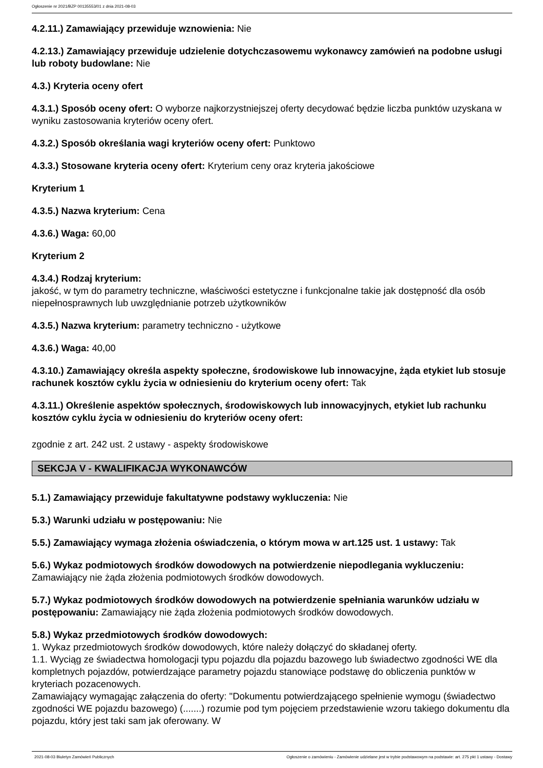Ogłoszenie nr 2021/BZP 00135553/01 z dnia 2021-08-03
4.2.11.) Zamawiający przewiduje wznowienia: Nie
4.2.13.) Zamawiający przewiduje udzielenie dotychczasowemu wykonawcy zamówień na podobne usługi lub roboty budowlane: Nie
4.3.) Kryteria oceny ofert
4.3.1.) Sposób oceny ofert: O wyborze najkorzystniejszej oferty decydować będzie liczba punktów uzyskana w wyniku zastosowania kryteriów oceny ofert.
4.3.2.) Sposób określania wagi kryteriów oceny ofert: Punktowo
4.3.3.) Stosowane kryteria oceny ofert: Kryterium ceny oraz kryteria jakościowe
Kryterium 1
4.3.5.) Nazwa kryterium: Cena
4.3.6.) Waga: 60,00
Kryterium 2
4.3.4.) Rodzaj kryterium:
jakość, w tym do parametry techniczne, właściwości estetyczne i funkcjonalne takie jak dostępność dla osób niepełnosprawnych lub uwzględnianie potrzeb użytkowników
4.3.5.) Nazwa kryterium: parametry techniczno - użytkowe
4.3.6.) Waga: 40,00
4.3.10.) Zamawiający określa aspekty społeczne, środowiskowe lub innowacyjne, żąda etykiet lub stosuje rachunek kosztów cyklu życia w odniesieniu do kryterium oceny ofert: Tak
4.3.11.) Określenie aspektów społecznych, środowiskowych lub innowacyjnych, etykiet lub rachunku kosztów cyklu życia w odniesieniu do kryteriów oceny ofert:
zgodnie z art. 242 ust. 2 ustawy - aspekty środowiskowe
SEKCJA V - KWALIFIKACJA WYKONAWCÓW
5.1.) Zamawiający przewiduje fakultatywne podstawy wykluczenia: Nie
5.3.) Warunki udziału w postępowaniu: Nie
5.5.) Zamawiający wymaga złożenia oświadczenia, o którym mowa w art.125 ust. 1 ustawy: Tak
5.6.) Wykaz podmiotowych środków dowodowych na potwierdzenie niepodlegania wykluczeniu: Zamawiający nie żąda złożenia podmiotowych środków dowodowych.
5.7.) Wykaz podmiotowych środków dowodowych na potwierdzenie spełniania warunków udziału w postępowaniu: Zamawiający nie żąda złożenia podmiotowych środków dowodowych.
5.8.) Wykaz przedmiotowych środków dowodowych:
1. Wykaz przedmiotowych środków dowodowych, które należy dołączyć do składanej oferty.
1.1. Wyciąg ze świadectwa homologacji typu pojazdu dla pojazdu bazowego lub świadectwo zgodności WE dla kompletnych pojazdów, potwierdzające parametry pojazdu stanowiące podstawę do obliczenia punktów w kryteriach pozacenowych.
Zamawiający wymagając załączenia do oferty: "Dokumentu potwierdzającego spełnienie wymogu (świadectwo zgodności WE pojazdu bazowego) (.......) rozumie pod tym pojęciem przedstawienie wzoru takiego dokumentu dla pojazdu, który jest taki sam jak oferowany. W
2021-08-03 Biuletyn Zamówień Publicznych Ogłoszenie o zamówieniu - Zamówienie udzielane jest w trybie podstawowym na podstawie: art. 275 pkt 1 ustawy - Dostawy